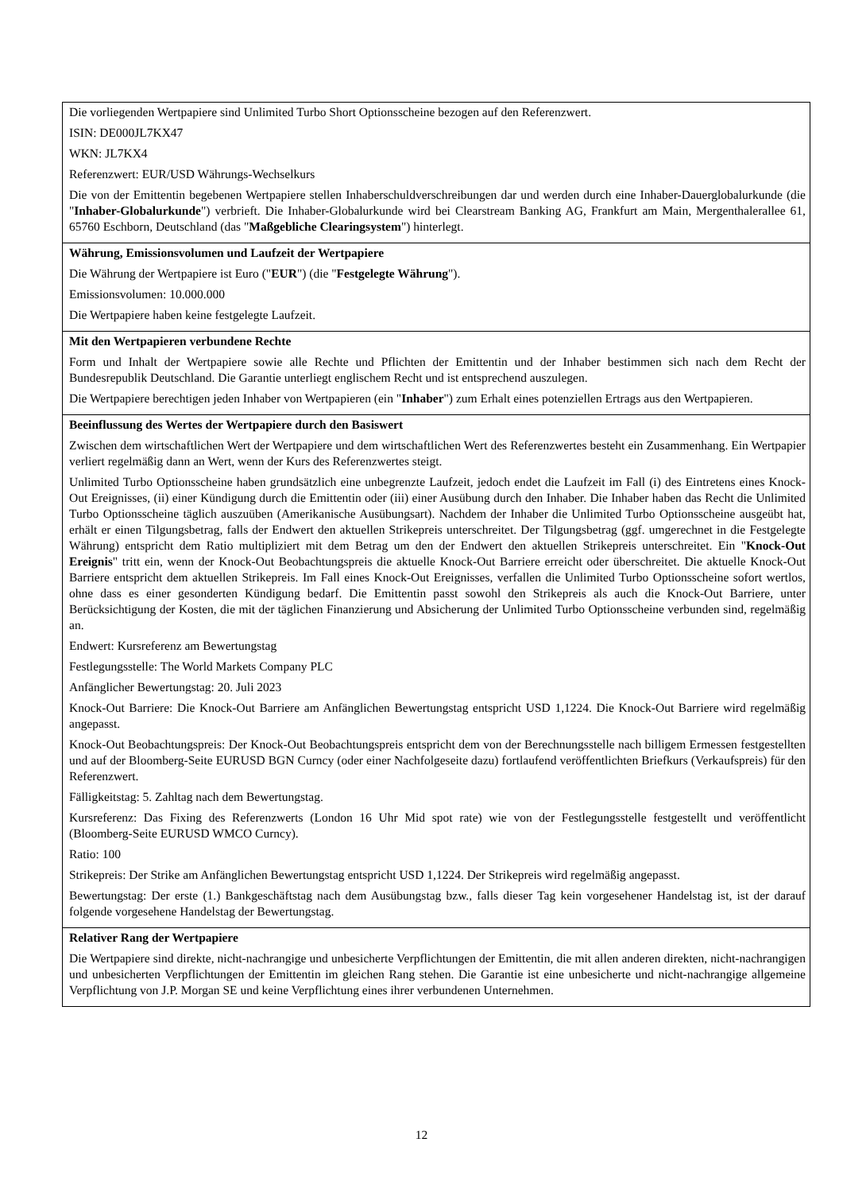| Die vorliegenden Wertpapiere sind Unlimited Turbo Short Optionsscheine bezogen auf den Referenzwert. ISIN: DE000JL7KX47 WKN: JL7KX4 Referenzwert: EUR/USD Währungs-Wechselkurs Die von der Emittentin begebenen Wertpapiere stellen Inhaberschuldverschreibungen dar und werden durch eine Inhaber-Dauerglobalurkunde (die " Inhaber-Globalurkunde ") verbrieft. Die Inhaber-Globalurkunde wird bei Clearstream Banking AG, Frankfurt am Main, Mergenthalerallee 61, 65760 Eschborn, Deutschland (das " Maßgebliche Clearingsystem ") hinterlegt. |
| Währung, Emissionsvolumen und Laufzeit der Wertpapiere Die Währung der Wertpapiere ist Euro (" EUR ") (die " Festgelegte Währung "). Emissionsvolumen: 10.000.000 Die Wertpapiere haben keine festgelegte Laufzeit. |
| Mit den Wertpapieren verbundene Rechte Form und Inhalt der Wertpapiere sowie alle Rechte und Pflichten der Emittentin und der Inhaber bestimmen sich nach dem Recht der Bundesrepublik Deutschland. Die Garantie unterliegt englischem Recht und ist entsprechend auszulegen. Die Wertpapiere berechtigen jeden Inhaber von Wertpapieren (ein " Inhaber ") zum Erhalt eines potenziellen Ertrags aus den Wertpapieren. |
| Beeinflussung des Wertes der Wertpapiere durch den Basiswert Zwischen dem wirtschaftlichen Wert der Wertpapiere und dem wirtschaftlichen Wert des Referenzwertes besteht ein Zusammenhang. Ein Wertpapier verliert regelmäßig dann an Wert, wenn der Kurs des Referenzwertes steigt. Unlimited Turbo Optionsscheine haben grundsätzlich eine unbegrenzte Laufzeit, jedoch endet die Laufzeit im Fall (i) des Eintretens eines Knock-Out Ereignisses, (ii) einer Kündigung durch die Emittentin oder (iii) einer Ausübung durch den Inhaber. Die Inhaber haben das Recht die Unlimited Turbo Optionsscheine täglich auszuüben (Amerikanische Ausübungsart). Nachdem der Inhaber die Unlimited Turbo Optionsscheine ausgeübt hat, erhält er einen Tilgungsbetrag, falls der Endwert den aktuellen Strikepreis unterschreitet. Der Tilgungsbetrag (ggf. umgerechnet in die Festgelegte Währung) entspricht dem Ratio multipliziert mit dem Betrag um den der Endwert den aktuellen Strikepreis unterschreitet. Ein " Knock-Out Ereignis " tritt ein, wenn der Knock-Out Beobachtungspreis die aktuelle Knock-Out Barriere erreicht oder überschreitet. Die aktuelle Knock-Out Barriere entspricht dem aktuellen Strikepreis. Im Fall eines Knock-Out Ereignisses, verfallen die Unlimited Turbo Optionsscheine sofort wertlos, ohne dass es einer gesonderten Kündigung bedarf. Die Emittentin passt sowohl den Strikepreis als auch die Knock-Out Barriere, unter Berücksichtigung der Kosten, die mit der täglichen Finanzierung und Absicherung der Unlimited Turbo Optionsscheine verbunden sind, regelmäßig an. Endwert: Kursreferenz am Bewertungstag Festlegungsstelle: The World Markets Company PLC Anfänglicher Bewertungstag: 20. Juli 2023 Knock-Out Barriere: Die Knock-Out Barriere am Anfänglichen Bewertungstag entspricht USD 1,1224. Die Knock-Out Barriere wird regelmäßig angepasst. Knock-Out Beobachtungspreis: Der Knock-Out Beobachtungspreis entspricht dem von der Berechnungsstelle nach billigem Ermessen festgestellten und auf der Bloomberg-Seite EURUSD BGN Curncy (oder einer Nachfolgeseite dazu) fortlaufend veröffentlichten Briefkurs (Verkaufspreis) für den Referenzwert. Fälligkeitstag: 5. Zahltag nach dem Bewertungstag. Kursreferenz: Das Fixing des Referenzwerts (London 16 Uhr Mid spot rate) wie von der Festlegungsstelle festgestellt und veröffentlicht (Bloomberg-Seite EURUSD WMCO Curncy). Ratio: 100 Strikepreis: Der Strike am Anfänglichen Bewertungstag entspricht USD 1,1224. Der Strikepreis wird regelmäßig angepasst. Bewertungstag: Der erste (1.) Bankgeschäftstag nach dem Ausübungstag bzw., falls dieser Tag kein vorgesehener Handelstag ist, ist der darauf folgende vorgesehene Handelstag der Bewertungstag. |
| Relativer Rang der Wertpapiere Die Wertpapiere sind direkte, nicht-nachrangige und unbesicherte Verpflichtungen der Emittentin, die mit allen anderen direkten, nicht-nachrangigen und unbesicherten Verpflichtungen der Emittentin im gleichen Rang stehen. Die Garantie ist eine unbesicherte und nicht-nachrangige allgemeine Verpflichtung von J.P. Morgan SE und keine Verpflichtung eines ihrer verbundenen Unternehmen. |
12